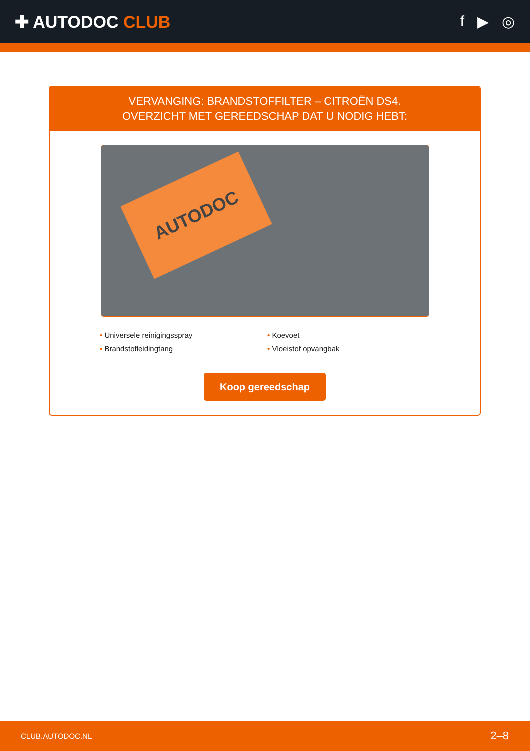✚ AUTODOC CLUB f ▶ ◎
VERVANGING: BRANDSTOFFILTER – CITROËN DS4.
OVERZICHT MET GEREEDSCHAP DAT U NODIG HEBT:
AUTODOC
• Universele reinigingsspray
• Koevoet
• Brandstofleidingtang
• Vloeistof opvangbak
Koop gereedschap
CLUB.AUTODOC.NL 2–8